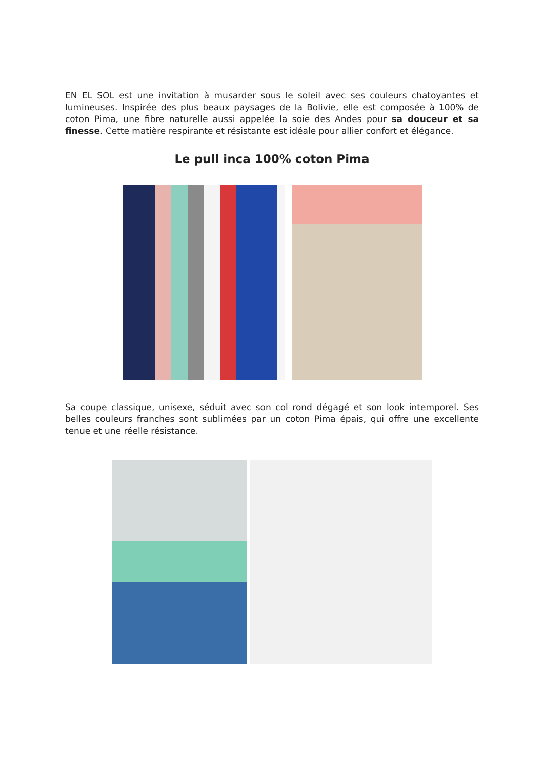EN EL SOL est une invitation à musarder sous le soleil avec ses couleurs chatoyantes et lumineuses. Inspirée des plus beaux paysages de la Bolivie, elle est composée à 100% de coton Pima, une fibre naturelle aussi appelée la soie des Andes pour sa douceur et sa finesse. Cette matière respirante et résistante est idéale pour allier confort et élégance.
Le pull inca 100% coton Pima
Sa coupe classique, unisexe, séduit avec son col rond dégagé et son look intemporel. Ses belles couleurs franches sont sublimées par un coton Pima épais, qui offre une excellente tenue et une réelle résistance.